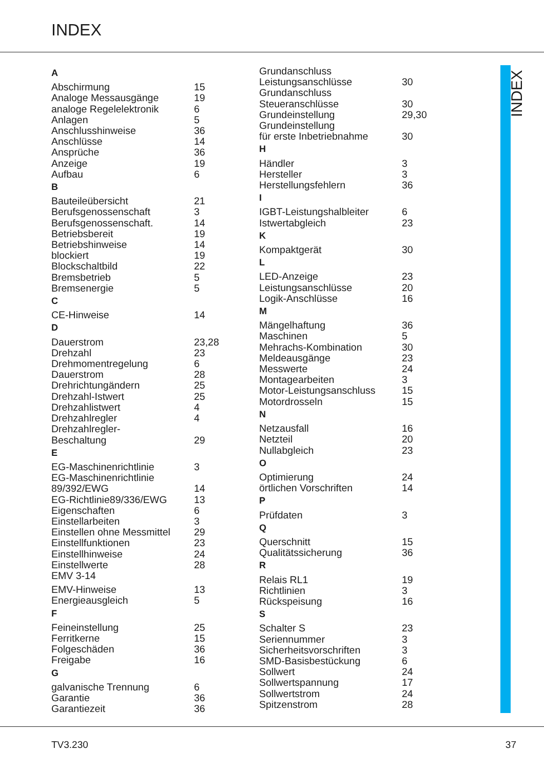INDEX
A
Abschirmung 15
Analoge Messausgänge 19
analoge Regelelektronik 6
Anlagen 5
Anschlusshinweise 36
Anschlüsse 14
Ansprüche 36
Anzeige 19
Aufbau 6
B
Bauteileübersicht 21
Berufsgenossenschaft 3
Berufsgenossenschaft. 14
Betriebsbereit 19
Betriebshinweise 14
blockiert 19
Blockschaltbild 22
Bremsbetrieb 5
Bremsenergie 5
C
CE-Hinweise 14
D
Dauerstrom 23,28
Drehzahl 23
Drehmomentregelung 6
Dauerstrom 28
Drehrichtungändern 25
Drehzahl-Istwert 25
Drehzahlistwert 4
Drehzahlregler 4
Drehzahlregler-
Beschaltung 29
E
EG-Maschinenrichtlinie 3
EG-Maschinenrichtlinie
89/392/EWG 14
EG-Richtlinie89/336/EWG 13
Eigenschaften 6
Einstellarbeiten 3
Einstellen ohne Messmittel 29
Einstellfunktionen 23
Einstellhinweise 24
Einstellwerte 28
EMV 3-14
EMV-Hinweise 13
Energieausgleich 5
F
Feineinstellung 25
Ferritkerne 15
Folgeschäden 36
Freigabe 16
G
galvanische Trennung 6
Garantie 36
Garantiezeit 36
Grundanschluss
Leistungsanschlüsse 30
Grundanschluss
Steueranschlüsse 30
Grundeinstellung 29,30
Grundeinstellung
für erste Inbetriebnahme 30
H
Händler 3
Hersteller 3
Herstellungsfehlern 36
I
IGBT-Leistungshalbleiter 6
Istwertabgleich 23
K
Kompaktgerät 30
L
LED-Anzeige 23
Leistungsanschlüsse 20
Logik-Anschlüsse 16
M
Mängelhaftung 36
Maschinen 5
Mehrachs-Kombination 30
Meldeausgänge 23
Messwerte 24
Montagearbeiten 3
Motor-Leistungsanschluss 15
Motordrosseln 15
N
Netzausfall 16
Netzteil 20
Nullabgleich 23
O
Optimierung 24
örtlichen Vorschriften 14
P
Prüfdaten 3
Q
Querschnitt 15
Qualitätssicherung 36
R
Relais RL1 19
Richtlinien 3
Rückspeisung 16
S
Schalter S 23
Seriennummer 3
Sicherheitsvorschriften 3
SMD-Basisbestückung 6
Sollwert 24
Sollwertspannung 17
Sollwertstrom 24
Spitzenstrom 28
INDEX
TV3.230 37